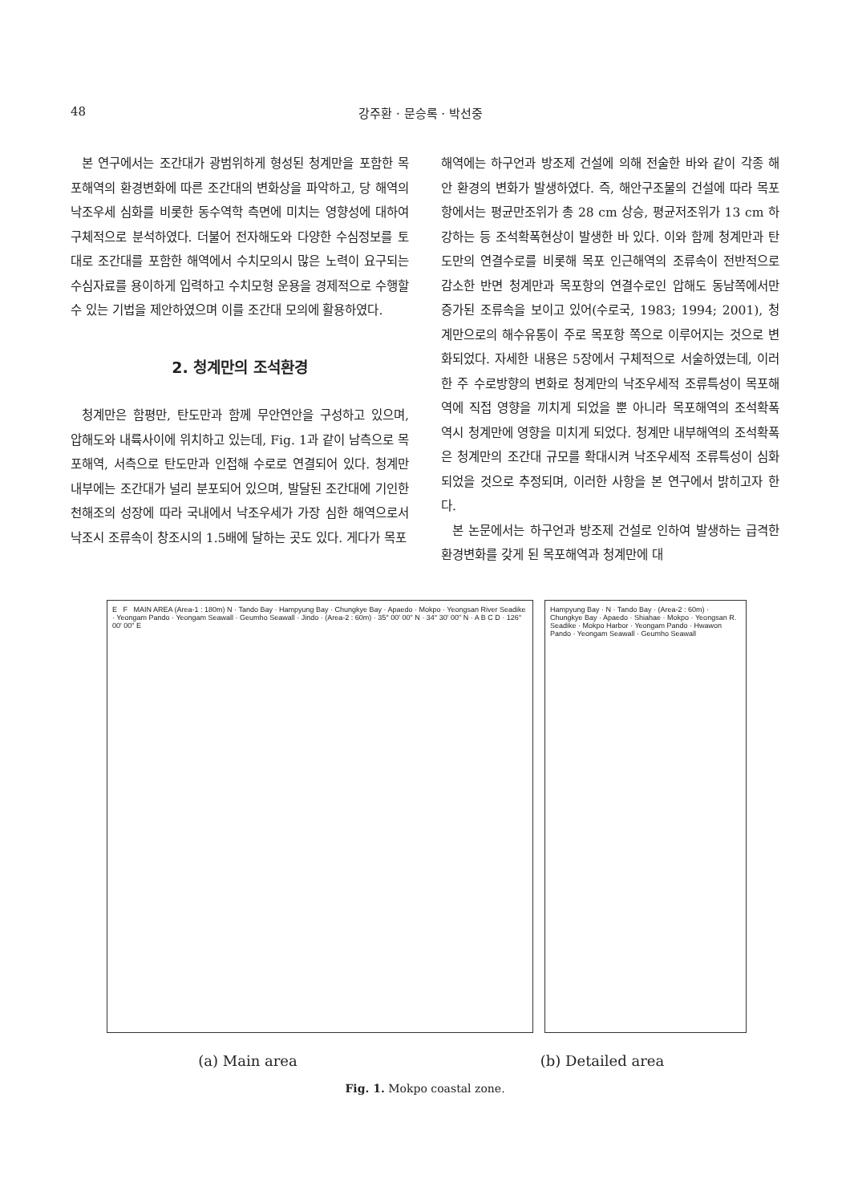48 강주환 · 문승록 · 박선중
본 연구에서는 조간대가 광범위하게 형성된 청계만을 포함한 목포해역의 환경변화에 따른 조간대의 변화상을 파악하고, 당 해역의 낙조우세 심화를 비롯한 동수역학 측면에 미치는 영향성에 대하여 구체적으로 분석하였다. 더불어 전자해도와 다양한 수심정보를 토대로 조간대를 포함한 해역에서 수치모의시 많은 노력이 요구되는 수심자료를 용이하게 입력하고 수치모형 운용을 경제적으로 수행할 수 있는 기법을 제안하였으며 이를 조간대 모의에 활용하였다.
2. 청계만의 조석환경
청계만은 함평만, 탄도만과 함께 무안연안을 구성하고 있으며, 압해도와 내륙사이에 위치하고 있는데, Fig. 1과 같이 남측으로 목포해역, 서측으로 탄도만과 인접해 수로로 연결되어 있다. 청계만 내부에는 조간대가 널리 분포되어 있으며, 발달된 조간대에 기인한 천해조의 성장에 따라 국내에서 낙조우세가 가장 심한 해역으로서 낙조시 조류속이 창조시의 1.5배에 달하는 곳도 있다. 게다가 목포
해역에는 하구언과 방조제 건설에 의해 전술한 바와 같이 각종 해안 환경의 변화가 발생하였다. 즉, 해안구조물의 건설에 따라 목포항에서는 평균만조위가 총 28 cm 상승, 평균저조위가 13 cm 하강하는 등 조석확폭현상이 발생한 바 있다. 이와 함께 청계만과 탄도만의 연결수로를 비롯해 목포 인근해역의 조류속이 전반적으로 감소한 반면 청계만과 목포항의 연결수로인 압해도 동남쪽에서만 증가된 조류속을 보이고 있어(수로국, 1983; 1994; 2001), 청계만으로의 해수유통이 주로 목포항 쪽으로 이루어지는 것으로 변화되었다. 자세한 내용은 5장에서 구체적으로 서술하였는데, 이러한 주 수로방향의 변화로 청계만의 낙조우세적 조류특성이 목포해역에 직접 영향을 끼치게 되었을 뿐 아니라 목포해역의 조석확폭 역시 청계만에 영향을 미치게 되었다. 청계만 내부해역의 조석확폭은 청계만의 조간대 규모를 확대시켜 낙조우세적 조류특성이 심화되었을 것으로 추정되며, 이러한 사항을 본 연구에서 밝히고자 한다.
본 논문에서는 하구언과 방조제 건설로 인하여 발생하는 급격한 환경변화를 갖게 된 목포해역과 청계만에 대
E F MAIN AREA (Area-1 : 180m) N · Tando Bay · Hampyung Bay · Chungkye Bay · Apaedo · Mokpo · Yeongsan River Seadike · Yeongam Pando · Yeongam Seawall · Geumho Seawall · Jindo · (Area-2 : 60m) · 35° 00' 00" N · 34° 30' 00" N · A B C D · 126° 00' 00" E
Hampyung Bay · N · Tando Bay · (Area-2 : 60m) · Chungkye Bay · Apaedo · Shiahae · Mokpo · Yeongsan R. Seadike · Mokpo Harbor · Yeongam Pando · Hwawon Pando · Yeongam Seawall · Geumho Seawall
(a) Main area (b) Detailed area
Fig. 1. Mokpo coastal zone.